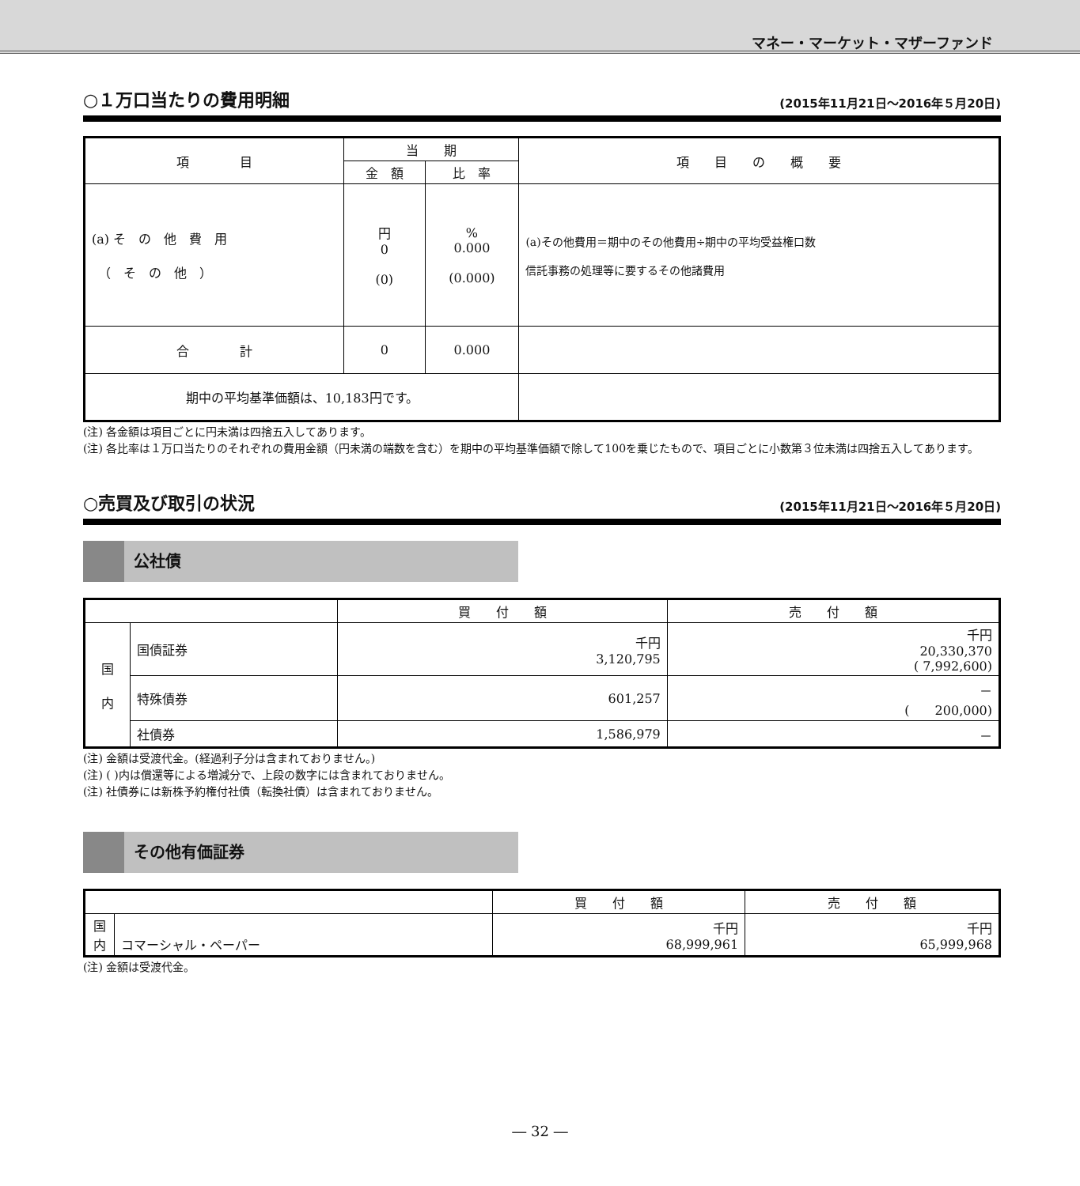マネー・マーケット・マザーファンド
○１万口当たりの費用明細 (2015年11月21日～2016年５月20日)
| 項 目 | 当 期 | | 項 目 の 概 要 |
| --- | --- | --- | --- |
| | 金 額 | 比 率 | |
| (a) そ の 他 費 用 （ そ の 他 ） | 円 0 (0) | % 0.000 (0.000) | (a)その他費用＝期中のその他費用÷期中の平均受益権口数 信託事務の処理等に要するその他諸費用 |
| 合 計 | 0 | 0.000 | |
| 期中の平均基準価額は、10,183円です。 | | | |
(注) 各金額は項目ごとに円未満は四捨五入してあります。
(注) 各比率は１万口当たりのそれぞれの費用金額（円未満の端数を含む）を期中の平均基準価額で除して100を乗じたもので、項目ごとに小数第３位未満は四捨五入してあります。
○売買及び取引の状況 (2015年11月21日～2016年５月20日)
公社債
| | | 買 付 額 | 売 付 額 |
| --- | --- | --- | --- |
| 国 内 | 国債証券 | 千円 3,120,795 | 千円 20,330,370 ( 7,992,600) |
| | 特殊債券 | 601,257 | － ( 200,000) |
| | 社債券 | 1,586,979 | － |
(注) 金額は受渡代金。(経過利子分は含まれておりません。)
(注) ( )内は償還等による増減分で、上段の数字には含まれておりません。
(注) 社債券には新株予約権付社債（転換社債）は含まれておりません。
その他有価証券
| | | 買 付 額 | 売 付 額 |
| --- | --- | --- | --- |
| 国 内 | コマーシャル・ペーパー | 千円 68,999,961 | 千円 65,999,968 |
(注) 金額は受渡代金。
― 32 ―